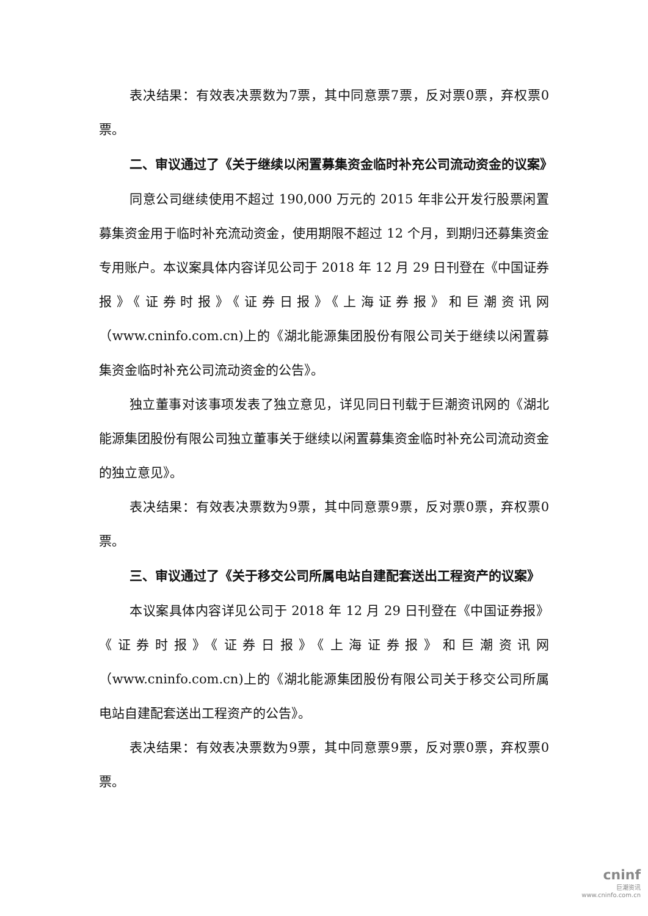表决结果：有效表决票数为7票，其中同意票7票，反对票0票，弃权票0票。
二、审议通过了《关于继续以闲置募集资金临时补充公司流动资金的议案》
同意公司继续使用不超过 190,000 万元的 2015 年非公开发行股票闲置募集资金用于临时补充流动资金，使用期限不超过 12 个月，到期归还募集资金专用账户。本议案具体内容详见公司于 2018 年 12 月 29 日刊登在《中国证券报》《证券时报》《证券日报》《上海证券报》和巨潮资讯网（www.cninfo.com.cn)上的《湖北能源集团股份有限公司关于继续以闲置募集资金临时补充公司流动资金的公告》。
独立董事对该事项发表了独立意见，详见同日刊载于巨潮资讯网的《湖北能源集团股份有限公司独立董事关于继续以闲置募集资金临时补充公司流动资金的独立意见》。
表决结果：有效表决票数为9票，其中同意票9票，反对票0票，弃权票0票。
三、审议通过了《关于移交公司所属电站自建配套送出工程资产的议案》
本议案具体内容详见公司于 2018 年 12 月 29 日刊登在《中国证券报》《证券时报》《证券日报》《上海证券报》和巨潮资讯网（www.cninfo.com.cn)上的《湖北能源集团股份有限公司关于移交公司所属电站自建配套送出工程资产的公告》。
表决结果：有效表决票数为9票，其中同意票9票，反对票0票，弃权票0票。
cninf
巨潮资讯
www.cninfo.com.cn